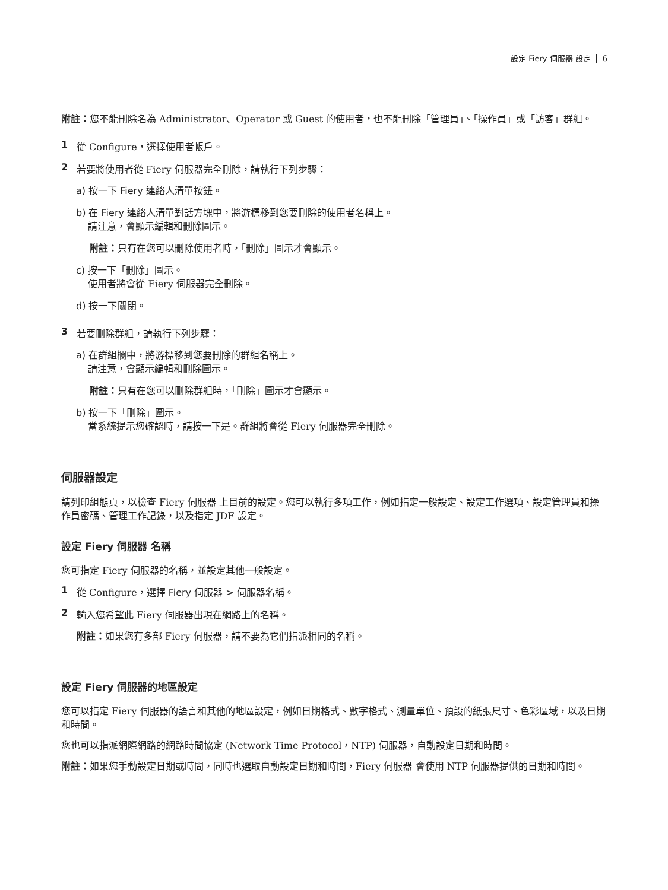設定 Fiery 伺服器 設定 6
附註：您不能刪除名為 Administrator、Operator 或 Guest 的使用者，也不能刪除「管理員」、「操作員」或「訪客」群組。
1 從 Configure，選擇使用者帳戶。
2 若要將使用者從 Fiery 伺服器完全刪除，請執行下列步驟：
a) 按一下 Fiery 連絡人清單按鈕。
b) 在 Fiery 連絡人清單對話方塊中，將游標移到您要刪除的使用者名稱上。
請注意，會顯示編輯和刪除圖示。
附註：只有在您可以刪除使用者時，「刪除」圖示才會顯示。
c) 按一下「刪除」圖示。
使用者將會從 Fiery 伺服器完全刪除。
d) 按一下關閉。
3 若要刪除群組，請執行下列步驟：
a) 在群組欄中，將游標移到您要刪除的群組名稱上。
請注意，會顯示編輯和刪除圖示。
附註：只有在您可以刪除群組時，「刪除」圖示才會顯示。
b) 按一下「刪除」圖示。
當系統提示您確認時，請按一下是。群組將會從 Fiery 伺服器完全刪除。
伺服器設定
請列印組態頁，以檢查 Fiery 伺服器 上目前的設定。您可以執行多項工作，例如指定一般設定、設定工作選項、設定管理員和操作員密碼、管理工作記錄，以及指定 JDF 設定。
設定 Fiery 伺服器 名稱
您可指定 Fiery 伺服器的名稱，並設定其他一般設定。
1 從 Configure，選擇 Fiery 伺服器 > 伺服器名稱。
2 輸入您希望此 Fiery 伺服器出現在網路上的名稱。
附註：如果您有多部 Fiery 伺服器，請不要為它們指派相同的名稱。
設定 Fiery 伺服器的地區設定
您可以指定 Fiery 伺服器的語言和其他的地區設定，例如日期格式、數字格式、測量單位、預設的紙張尺寸、色彩區域，以及日期和時間。
您也可以指派網際網路的網路時間協定 (Network Time Protocol，NTP) 伺服器，自動設定日期和時間。
附註：如果您手動設定日期或時間，同時也選取自動設定日期和時間，Fiery 伺服器 會使用 NTP 伺服器提供的日期和時間。